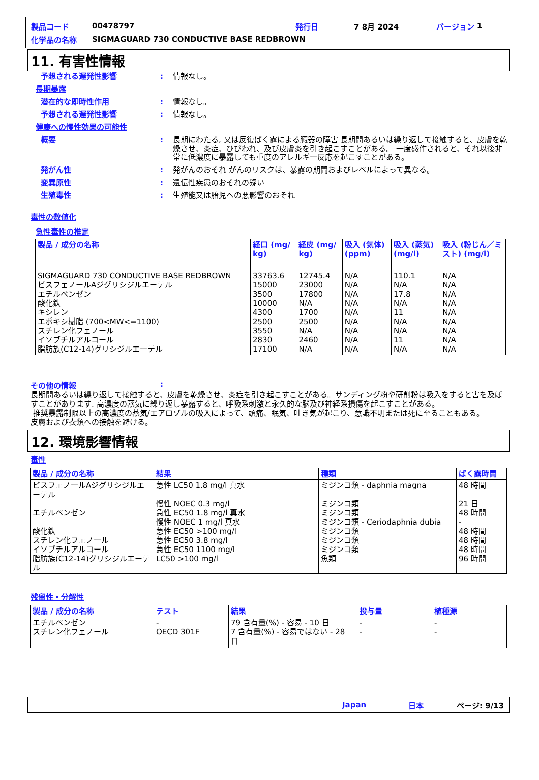製品コード 00478797 発行日 7 8月 2024 バージョン 1
化学品の名称 SIGMAGUARD 730 CONDUCTIVE BASE REDBROWN
11. 有害性情報
予想される遅発性影響: 情報なし。
長期暴露
潜在的な即時性作用: 情報なし。
予想される遅発性影響: 情報なし。
健康への慢性効果の可能性
概要: 長期にわたる, 又は反復ばく露による臓器の障害 長期間あるいは繰り返して接触すると、皮膚を乾燥させ、炎症、ひびわれ、及び皮膚炎を引き起こすことがある。 一度感作されると、それ以後非常に低濃度に暴露しても重度のアレルギー反応を起こすことがある。
発がん性: 発がんのおそれ がんのリスクは、暴露の期間およびレベルによって異なる。
変異原性: 遺伝性疾患のおそれの疑い
生殖毒性: 生殖能又は胎児への悪影響のおそれ
毒性の数値化
急性毒性の推定
| 製品 / 成分の名称 | 経口 (mg/ kg) | 経皮 (mg/ kg) | 吸入 (気体) (ppm) | 吸入 (蒸気) (mg/l) | 吸入 (粉じん／ミスト) (mg/l) |
| --- | --- | --- | --- | --- | --- |
| SIGMAGUARD 730 CONDUCTIVE BASE REDBROWN ビスフェノールAジグリシジルエーテル エチルベンゼン 酸化鉄 キシレン エポキシ樹脂 (700<MW<=1100) スチレン化フェノール イソブチルアルコール 脂肪族(C12-14)グリシジルエーテル | 33763.6 15000 3500 10000 4300 2500 3550 2830 17100 | 12745.4 23000 17800 N/A 1700 2500 N/A 2460 N/A | N/A N/A N/A N/A N/A N/A N/A N/A N/A | 110.1 N/A 17.8 N/A 11 N/A N/A 11 N/A | N/A N/A N/A N/A N/A N/A N/A N/A N/A |
その他の情報:
長期間あるいは繰り返して接触すると、皮膚を乾燥させ、炎症を引き起こすことがある。サンディング粉や研削粉は吸入をすると害を及ぼすことがあります. 高濃度の蒸気に繰り返し暴露すると、呼吸系刺激と永久的な脳及び神経系損傷を起こすことがある。
推奨暴露制限以上の高濃度の蒸気/エアロゾルの吸入によって、頭痛、眠気、吐き気が起こり、意識不明または死に至ることもある。
皮膚および衣類への接触を避ける。
12. 環境影響情報
毒性
| 製品 / 成分の名称 | 結果 | 種類 | ばく露時間 |
| --- | --- | --- | --- |
| ビスフェノールAジグリシジルエーテル エチルベンゼン 酸化鉄 スチレン化フェノール イソブチルアルコール 脂肪族(C12-14)グリシジルエーテル | 急性 LC50 1.8 mg/l 真水 慢性 NOEC 0.3 mg/l 急性 EC50 1.8 mg/l 真水 慢性 NOEC 1 mg/l 真水 急性 EC50 >100 mg/l 急性 EC50 3.8 mg/l 急性 EC50 1100 mg/l LC50 >100 mg/l | ミジンコ類 - daphnia magna ミジンコ類 ミジンコ類 ミジンコ類 - Ceriodaphnia dubia ミジンコ類 ミジンコ類 ミジンコ類 魚類 | 48 時間 21 日 48 時間 - 48 時間 48 時間 48 時間 96 時間 |
残留性・分解性
| 製品 / 成分の名称 | テスト | 結果 | 投与量 | 植種源 |
| --- | --- | --- | --- | --- |
| エチルベンゼン スチレン化フェノール | - OECD 301F | 79 含有量(%) - 容易 - 10 日 7 含有量(%) - 容易ではない - 28 日 | - - | - - |
Japan 日本 ページ: 9/13